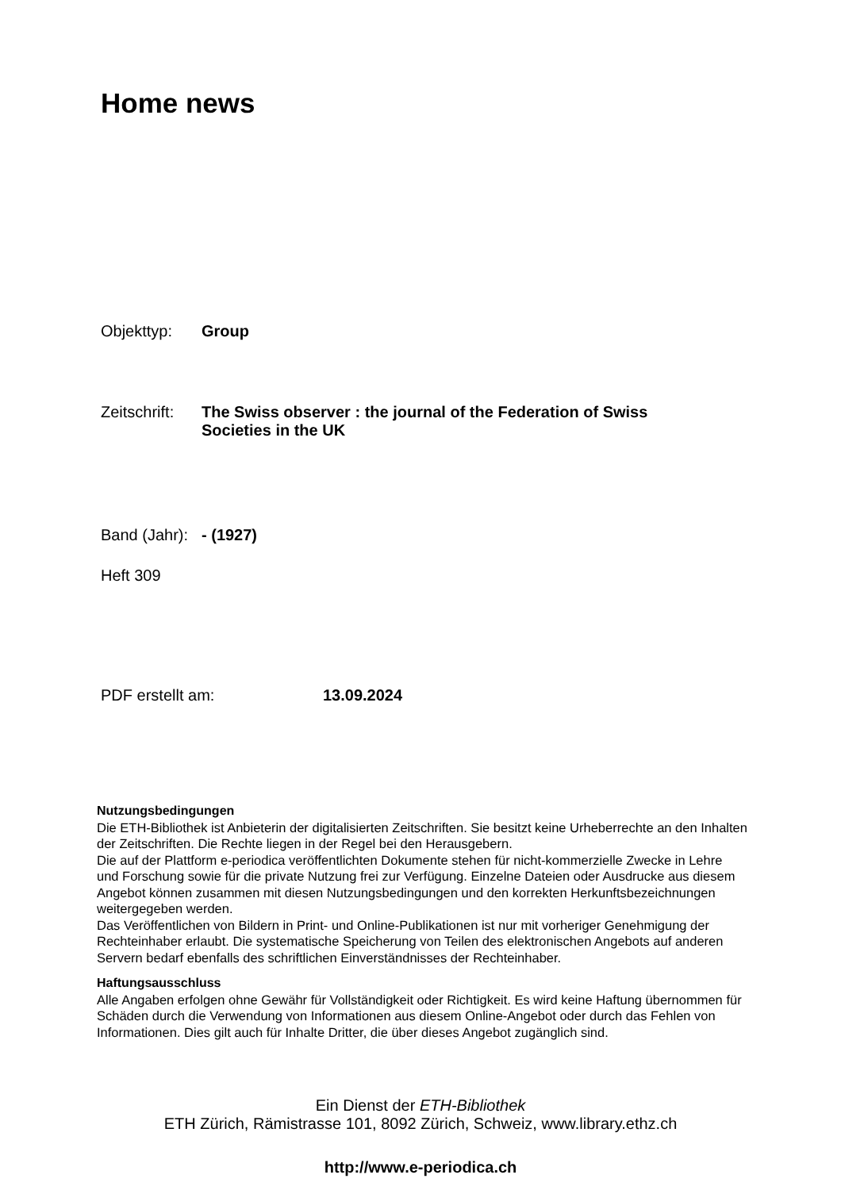Home news
Objekttyp: Group
Zeitschrift:
The Swiss observer : the journal of the Federation of Swiss Societies in the UK
Band (Jahr):
- (1927)
Heft 309
PDF erstellt am: 13.09.2024
Nutzungsbedingungen
Die ETH-Bibliothek ist Anbieterin der digitalisierten Zeitschriften. Sie besitzt keine Urheberrechte an den Inhalten der Zeitschriften. Die Rechte liegen in der Regel bei den Herausgebern.
Die auf der Plattform e-periodica veröffentlichten Dokumente stehen für nicht-kommerzielle Zwecke in Lehre und Forschung sowie für die private Nutzung frei zur Verfügung. Einzelne Dateien oder Ausdrucke aus diesem Angebot können zusammen mit diesen Nutzungsbedingungen und den korrekten Herkunftsbezeichnungen weitergegeben werden.
Das Veröffentlichen von Bildern in Print- und Online-Publikationen ist nur mit vorheriger Genehmigung der Rechteinhaber erlaubt. Die systematische Speicherung von Teilen des elektronischen Angebots auf anderen Servern bedarf ebenfalls des schriftlichen Einverständnisses der Rechteinhaber.
Haftungsausschluss
Alle Angaben erfolgen ohne Gewähr für Vollständigkeit oder Richtigkeit. Es wird keine Haftung übernommen für Schäden durch die Verwendung von Informationen aus diesem Online-Angebot oder durch das Fehlen von Informationen. Dies gilt auch für Inhalte Dritter, die über dieses Angebot zugänglich sind.
Ein Dienst der ETH-Bibliothek
ETH Zürich, Rämistrasse 101, 8092 Zürich, Schweiz, www.library.ethz.ch
http://www.e-periodica.ch